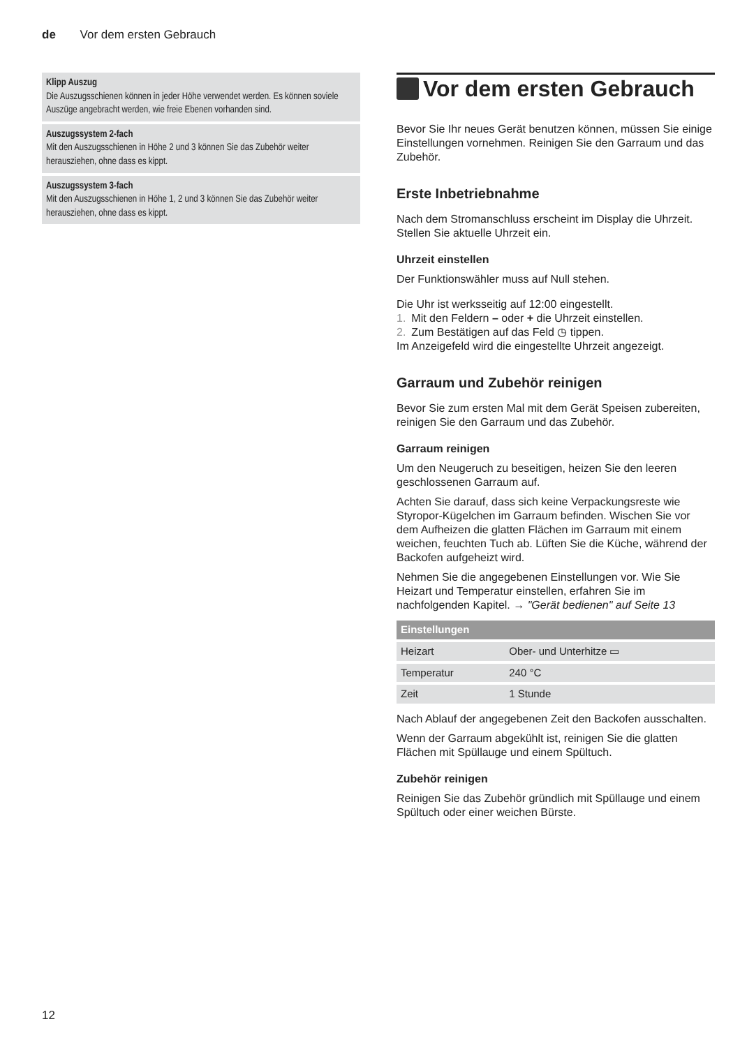de Vor dem ersten Gebrauch
Klipp Auszug
Die Auszugsschienen können in jeder Höhe verwendet werden. Es können soviele Auszüge angebracht werden, wie freie Ebenen vor­handen sind.
Auszugssystem 2-fach
Mit den Auszugsschienen in Höhe 2 und 3 können Sie das Zubehör weiter herausziehen, ohne dass es kippt.
Auszugssystem 3-fach
Mit den Auszugsschienen in Höhe 1, 2 und 3 können Sie das Zubehör weiter herausziehen, ohne dass es kippt.
Vor dem ersten Gebrauch
Bevor Sie Ihr neues Gerät benutzen können, müssen Sie einige Einstellungen vornehmen. Reinigen Sie den Garraum und das Zubehör.
Erste Inbetriebnahme
Nach dem Stromanschluss erscheint im Display die Uhrzeit. Stellen Sie aktuelle Uhrzeit ein.
Uhrzeit einstellen
Der Funktionswähler muss auf Null stehen.
Die Uhr ist werksseitig auf 12:00 eingestellt.
1. Mit den Feldern – oder + die Uhrzeit einstellen.
2. Zum Bestätigen auf das Feld ◷ tippen.
Im Anzeigefeld wird die eingestellte Uhrzeit angezeigt.
Garraum und Zubehör reinigen
Bevor Sie zum ersten Mal mit dem Gerät Speisen zubereiten, reinigen Sie den Garraum und das Zubehör.
Garraum reinigen
Um den Neugeruch zu beseitigen, heizen Sie den leeren geschlossenen Garraum auf.
Achten Sie darauf, dass sich keine Verpackungsreste wie Styropor-Kügelchen im Garraum befinden. Wischen Sie vor dem Aufheizen die glatten Flächen im Garraum mit einem weichen, feuchten Tuch ab. Lüften Sie die Küche, während der Backofen aufgeheizt wird.
Nehmen Sie die angegebenen Einstellungen vor. Wie Sie Heizart und Temperatur einstellen, erfahren Sie im nachfolgenden Kapitel. → "Gerät bedienen" auf Seite 13
| Einstellungen | |
| --- | --- |
| Heizart | Ober- und Unterhitze ▭ |
| Temperatur | 240 °C |
| Zeit | 1 Stunde |
Nach Ablauf der angegebenen Zeit den Backofen ausschalten.
Wenn der Garraum abgekühlt ist, reinigen Sie die glatten Flächen mit Spüllauge und einem Spültuch.
Zubehör reinigen
Reinigen Sie das Zubehör gründlich mit Spüllauge und einem Spültuch oder einer weichen Bürste.
12